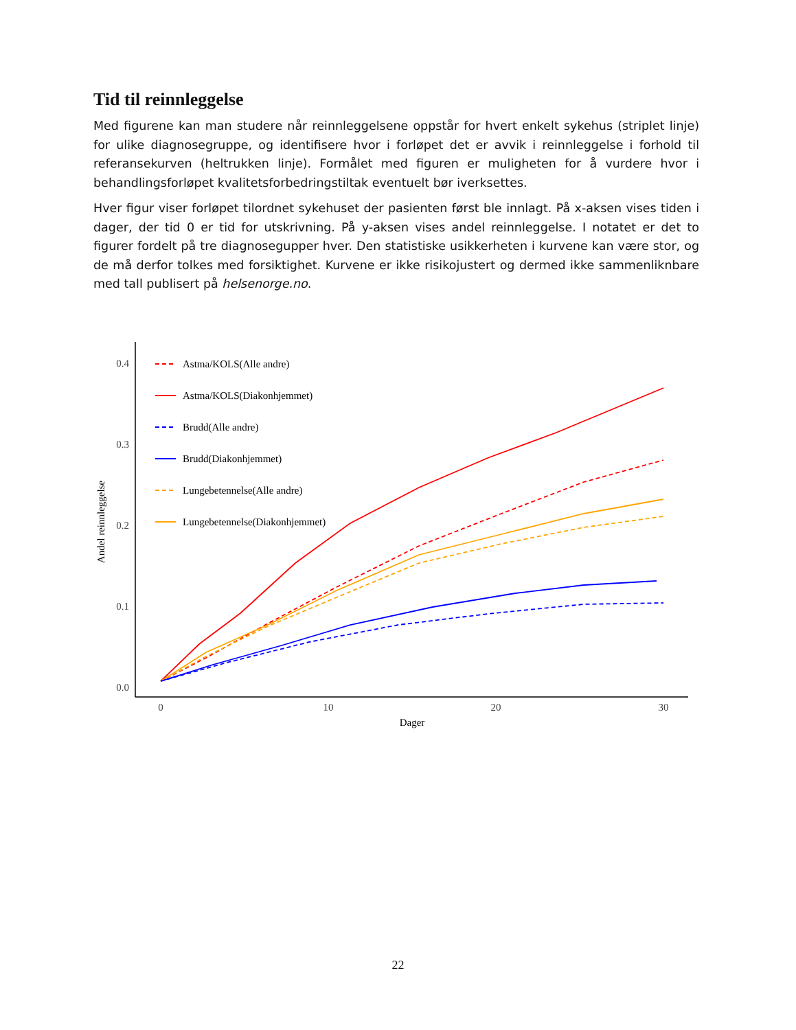Tid til reinnleggelse
Med figurene kan man studere når reinnleggelsene oppstår for hvert enkelt sykehus (striplet linje) for ulike diagnosegruppe, og identifisere hvor i forløpet det er avvik i reinnleggelse i forhold til referansekurven (heltrukken linje). Formålet med figuren er muligheten for å vurdere hvor i behandlingsforløpet kvalitetsforbedringstiltak eventuelt bør iverksettes.
Hver figur viser forløpet tilordnet sykehuset der pasienten først ble innlagt. På x-aksen vises tiden i dager, der tid 0 er tid for utskrivning. På y-aksen vises andel reinnleggelse. I notatet er det to figurer fordelt på tre diagnosegupper hver. Den statistiske usikkerheten i kurvene kan være stor, og de må derfor tolkes med forsiktighet. Kurvene er ikke risikojustert og dermed ikke sammenliknbare med tall publisert på helsenorge.no.
0.4
0.3
0.2
0.1
0.0
0
10
20
30
Dager
Andel reinnleggelse
Astma/KOLS(Alle andre)
Astma/KOLS(Diakonhjemmet)
Brudd(Alle andre)
Brudd(Diakonhjemmet)
Lungebetennelse(Alle andre)
Lungebetennelse(Diakonhjemmet)
22